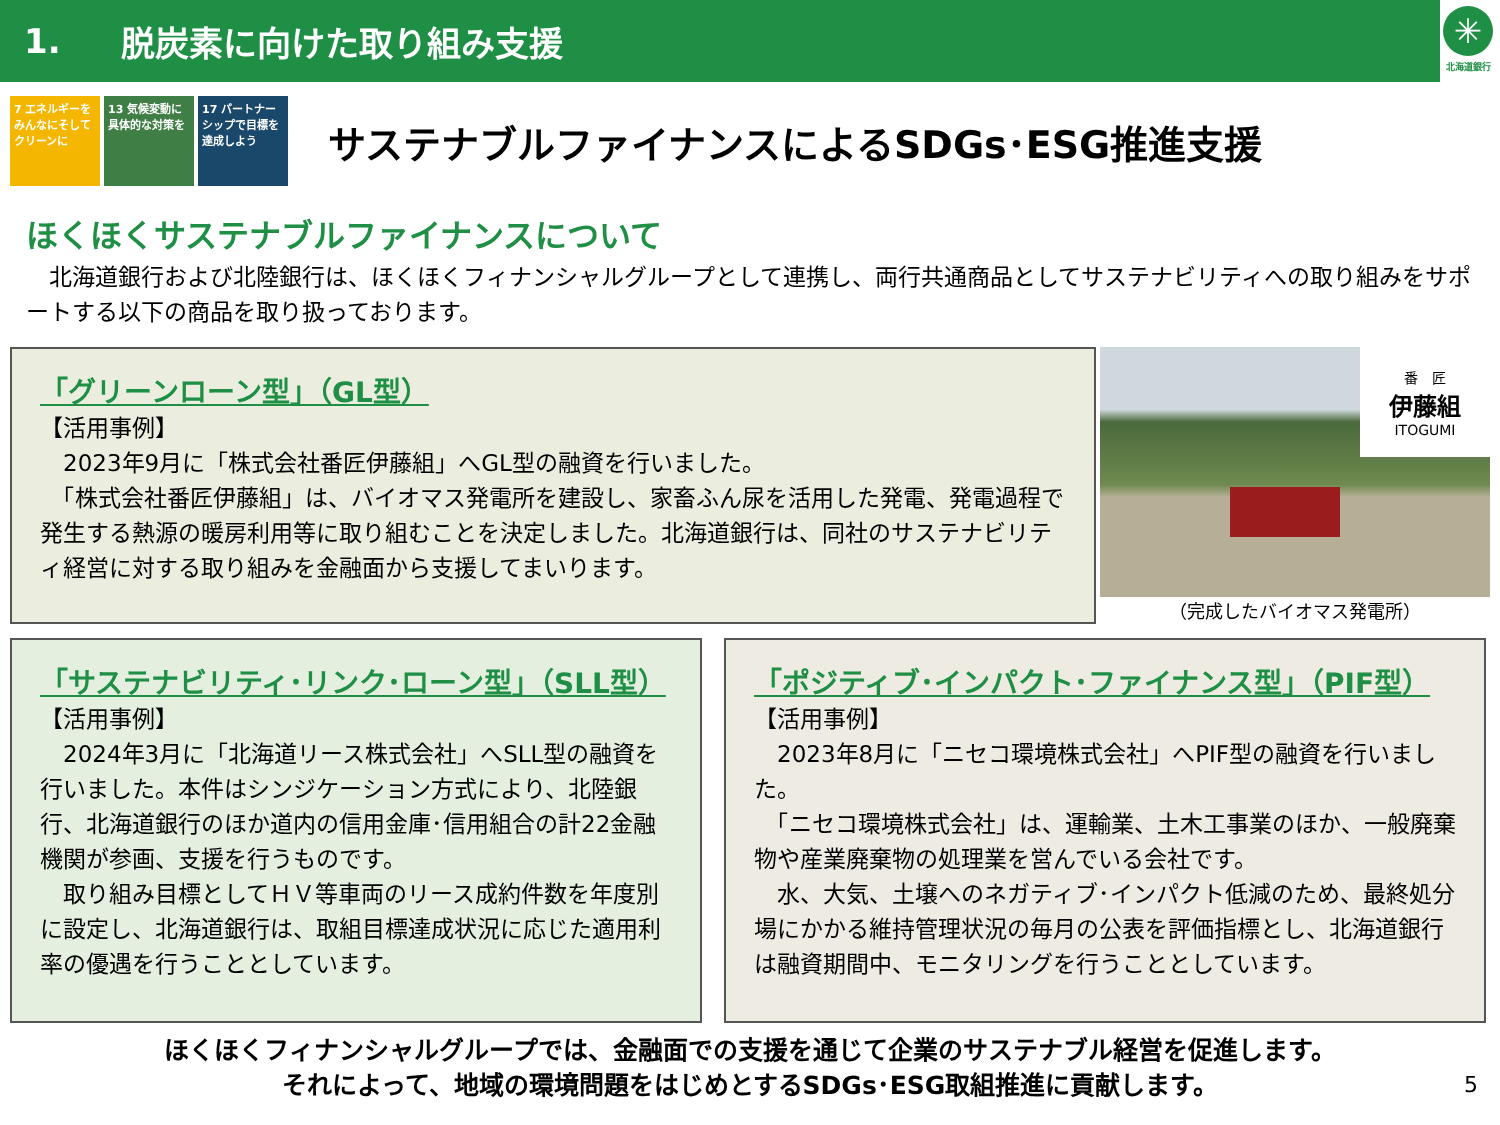1. 脱炭素に向けた取り組み支援
✳
北海道銀行
7 エネルギーをみんなにそしてクリーンに
13 気候変動に具体的な対策を
17 パートナーシップで目標を達成しよう
サステナブルファイナンスによるSDGs･ESG推進支援
ほくほくサステナブルファイナンスについて
　北海道銀行および北陸銀行は、ほくほくフィナンシャルグループとして連携し、両行共通商品としてサステナビリティへの取り組みをサポートする以下の商品を取り扱っております。
「グリーンローン型」（GL型）
【活用事例】
　2023年9月に「株式会社番匠伊藤組」へGL型の融資を行いました。
　「株式会社番匠伊藤組」は、バイオマス発電所を建設し、家畜ふん尿を活用した発電、発電過程で発生する熱源の暖房利用等に取り組むことを決定しました。北海道銀行は、同社のサステナビリティ経営に対する取り組みを金融面から支援してまいります。
番　匠
伊藤組
ITOGUMI
（完成したバイオマス発電所）
「サステナビリティ･リンク･ローン型」（SLL型）
【活用事例】
　2024年3月に「北海道リース株式会社」へSLL型の融資を行いました。本件はシンジケーション方式により、北陸銀行、北海道銀行のほか道内の信用金庫･信用組合の計22金融機関が参画、支援を行うものです。
　取り組み目標としてＨＶ等車両のリース成約件数を年度別に設定し、北海道銀行は、取組目標達成状況に応じた適用利率の優遇を行うこととしています。
「ポジティブ･インパクト･ファイナンス型」（PIF型）
【活用事例】
　2023年8月に「ニセコ環境株式会社」へPIF型の融資を行いました。
　「ニセコ環境株式会社」は、運輸業、土木工事業のほか、一般廃棄物や産業廃棄物の処理業を営んでいる会社です。
　水、大気、土壌へのネガティブ･インパクト低減のため、最終処分場にかかる維持管理状況の毎月の公表を評価指標とし、北海道銀行は融資期間中、モニタリングを行うこととしています。
ほくほくフィナンシャルグループでは、金融面での支援を通じて企業のサステナブル経営を促進します。
それによって、地域の環境問題をはじめとするSDGs･ESG取組推進に貢献します。
5